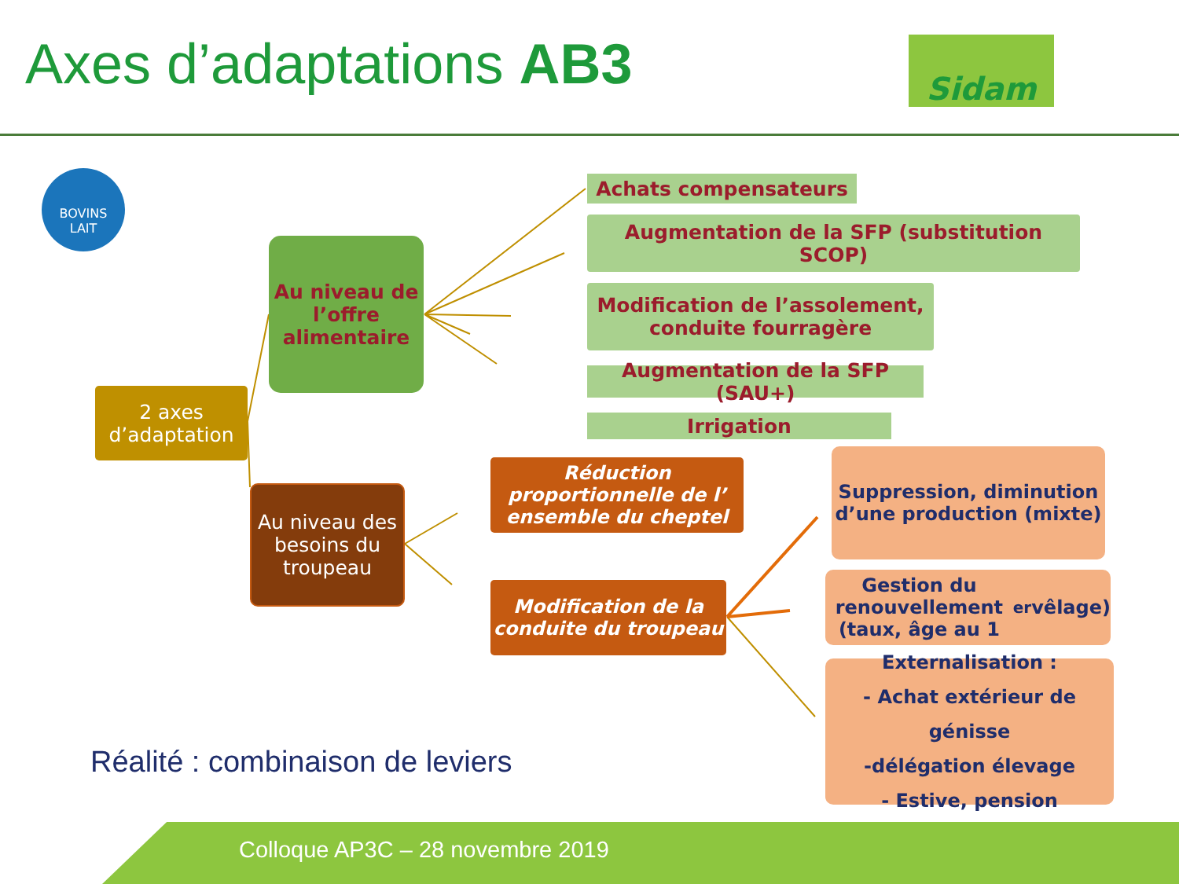Axes d’adaptations AB3 Sidam
BOVINS
LAIT
2 axes d’adaptation
Au niveau de l’offre alimentaire
Au niveau des besoins du troupeau
Achats compensateurs
Augmentation de la SFP (substitution SCOP)
Modification de l’assolement, conduite fourragère
Augmentation de la SFP (SAU+)
Irrigation
Réduction proportionnelle de l’ ensemble du cheptel
Modification de la conduite du troupeau
Suppression, diminution d’une production (mixte)
Gestion du renouvellement (taux, âge au 1<sup>er</sup> vêlage)
Externalisation :
- Achat extérieur de génisse
-délégation élevage
- Estive, pension
Réalité : combinaison de leviers
Colloque AP3C – 28 novembre 2019